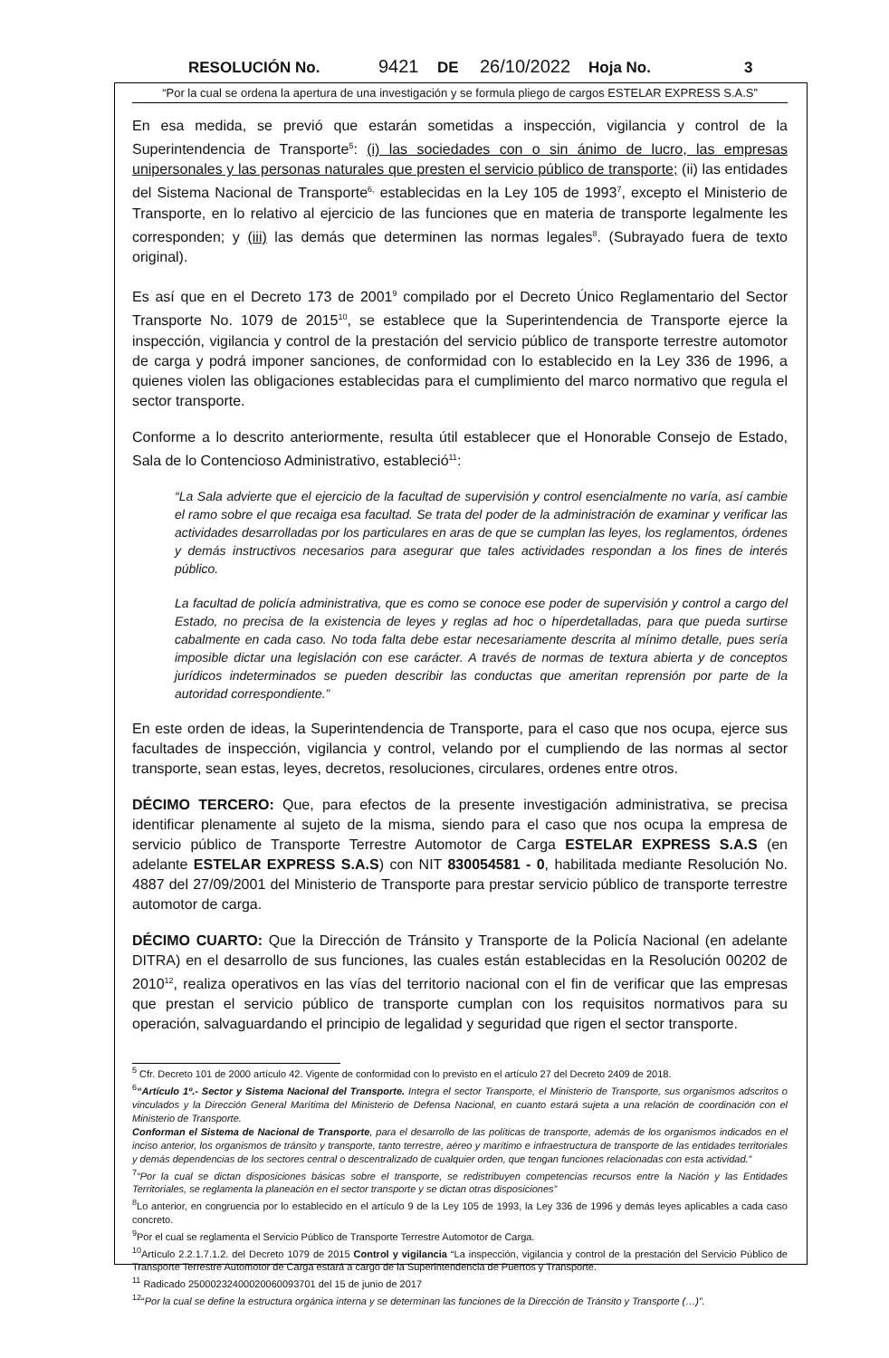RESOLUCIÓN No. 9421 DE 26/10/2022 Hoja No. 3
“Por la cual se ordena la apertura de una investigación y se formula pliego de cargos ESTELAR EXPRESS S.A.S”
En esa medida, se previó que estarán sometidas a inspección, vigilancia y control de la Superintendencia de Transporte<sup>5</sup>: (i) las sociedades con o sin ánimo de lucro, las empresas unipersonales y las personas naturales que presten el servicio público de transporte; (ii) las entidades del Sistema Nacional de Transporte<sup>6,</sup> establecidas en la Ley 105 de 1993<sup>7</sup>, excepto el Ministerio de Transporte, en lo relativo al ejercicio de las funciones que en materia de transporte legalmente les corresponden; y (iii) las demás que determinen las normas legales<sup>8</sup>. (Subrayado fuera de texto original).
Es así que en el Decreto 173 de 2001<sup>9</sup> compilado por el Decreto Único Reglamentario del Sector Transporte No. 1079 de 2015<sup>10</sup>, se establece que la Superintendencia de Transporte ejerce la inspección, vigilancia y control de la prestación del servicio público de transporte terrestre automotor de carga y podrá imponer sanciones, de conformidad con lo establecido en la Ley 336 de 1996, a quienes violen las obligaciones establecidas para el cumplimiento del marco normativo que regula el sector transporte.
Conforme a lo descrito anteriormente, resulta útil establecer que el Honorable Consejo de Estado, Sala de lo Contencioso Administrativo, estableció<sup>11</sup>:
“La Sala advierte que el ejercicio de la facultad de supervisión y control esencialmente no varía, así cambie el ramo sobre el que recaiga esa facultad. Se trata del poder de la administración de examinar y verificar las actividades desarrolladas por los particulares en aras de que se cumplan las leyes, los reglamentos, órdenes y demás instructivos necesarios para asegurar que tales actividades respondan a los fines de interés público.
La facultad de policía administrativa, que es como se conoce ese poder de supervisión y control a cargo del Estado, no precisa de la existencia de leyes y reglas ad hoc o híperdetalladas, para que pueda surtirse cabalmente en cada caso. No toda falta debe estar necesariamente descrita al mínimo detalle, pues sería imposible dictar una legislación con ese carácter. A través de normas de textura abierta y de conceptos jurídicos indeterminados se pueden describir las conductas que ameritan reprensión por parte de la autoridad correspondiente.”
En este orden de ideas, la Superintendencia de Transporte, para el caso que nos ocupa, ejerce sus facultades de inspección, vigilancia y control, velando por el cumpliendo de las normas al sector transporte, sean estas, leyes, decretos, resoluciones, circulares, ordenes entre otros.
DÉCIMO TERCERO: Que, para efectos de la presente investigación administrativa, se precisa identificar plenamente al sujeto de la misma, siendo para el caso que nos ocupa la empresa de servicio público de Transporte Terrestre Automotor de Carga ESTELAR EXPRESS S.A.S (en adelante ESTELAR EXPRESS S.A.S) con NIT 830054581 - 0, habilitada mediante Resolución No. 4887 del 27/09/2001 del Ministerio de Transporte para prestar servicio público de transporte terrestre automotor de carga.
DÉCIMO CUARTO: Que la Dirección de Tránsito y Transporte de la Policía Nacional (en adelante DITRA) en el desarrollo de sus funciones, las cuales están establecidas en la Resolución 00202 de 2010<sup>12</sup>, realiza operativos en las vías del territorio nacional con el fin de verificar que las empresas que prestan el servicio público de transporte cumplan con los requisitos normativos para su operación, salvaguardando el principio de legalidad y seguridad que rigen el sector transporte.
<sup>5</sup> Cfr. Decreto 101 de 2000 artículo 42. Vigente de conformidad con lo previsto en el artículo 27 del Decreto 2409 de 2018.
<sup>6</sup> “Artículo 1º.- Sector y Sistema Nacional del Transporte. Integra el sector Transporte, el Ministerio de Transporte, sus organismos adscritos o vinculados y la Dirección General Marítima del Ministerio de Defensa Nacional, en cuanto estará sujeta a una relación de coordinación con el Ministerio de Transporte.
Conforman el Sistema de Nacional de Transporte, para el desarrollo de las políticas de transporte, además de los organismos indicados en el inciso anterior, los organismos de tránsito y transporte, tanto terrestre, aéreo y marítimo e infraestructura de transporte de las entidades territoriales y demás dependencias de los sectores central o descentralizado de cualquier orden, que tengan funciones relacionadas con esta actividad.”
<sup>7</sup> “Por la cual se dictan disposiciones básicas sobre el transporte, se redistribuyen competencias recursos entre la Nación y las Entidades Territoriales, se reglamenta la planeación en el sector transporte y se dictan otras disposiciones”
<sup>8</sup> Lo anterior, en congruencia por lo establecido en el artículo 9 de la Ley 105 de 1993, la Ley 336 de 1996 y demás leyes aplicables a cada caso concreto.
<sup>9</sup> Por el cual se reglamenta el Servicio Público de Transporte Terrestre Automotor de Carga.
<sup>10</sup> Artículo 2.2.1.7.1.2. del Decreto 1079 de 2015 Control y vigilancia “La inspección, vigilancia y control de la prestación del Servicio Público de Transporte Terrestre Automotor de Carga estará a cargo de la Superintendencia de Puertos y Transporte.
<sup>11</sup> Radicado 25000232400020060093701 del 15 de junio de 2017
<sup>12</sup> “Por la cual se define la estructura orgánica interna y se determinan las funciones de la Dirección de Tránsito y Transporte (…)”.